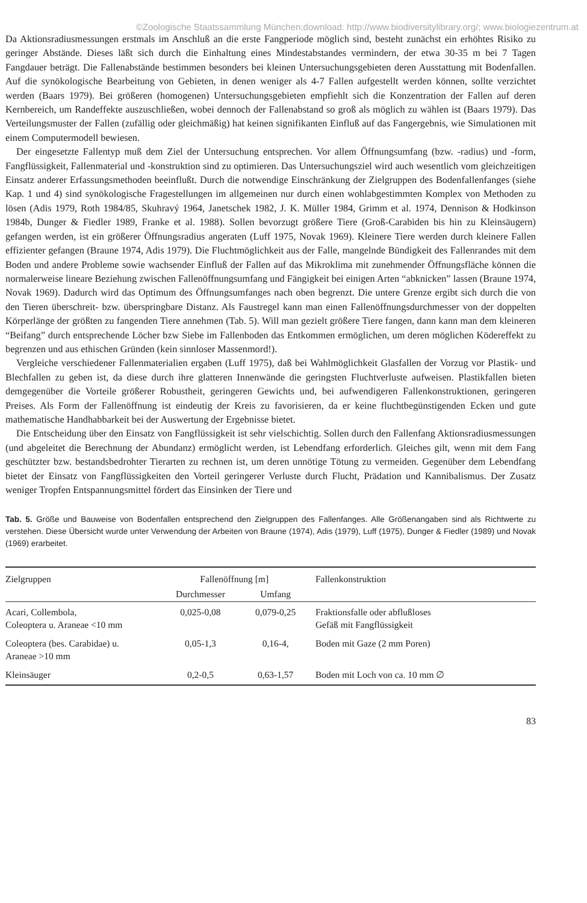©Zoologische Staatssammlung München;download: http://www.biodiversitylibrary.org/; www.biologiezentrum.at
Da Aktionsradiusmessungen erstmals im Anschluß an die erste Fangperiode möglich sind, besteht zunächst ein erhöhtes Risiko zu geringer Abstände. Dieses läßt sich durch die Einhaltung eines Mindestabstandes vermindern, der etwa 30-35 m bei 7 Tagen Fangdauer beträgt. Die Fallenabstände bestimmen besonders bei kleinen Untersuchungsgebieten deren Ausstattung mit Bodenfallen. Auf die synökologische Bearbeitung von Gebieten, in denen weniger als 4-7 Fallen aufgestellt werden können, sollte verzichtet werden (Baars 1979). Bei größeren (homogenen) Untersuchungsgebieten empfiehlt sich die Konzentration der Fallen auf deren Kernbereich, um Randeffekte auszuschließen, wobei dennoch der Fallenabstand so groß als möglich zu wählen ist (Baars 1979). Das Verteilungsmuster der Fallen (zufällig oder gleichmäßig) hat keinen signifikanten Einfluß auf das Fangergebnis, wie Simulationen mit einem Computermodell bewiesen.
Der eingesetzte Fallentyp muß dem Ziel der Untersuchung entsprechen. Vor allem Öffnungsumfang (bzw. -radius) und -form, Fangflüssigkeit, Fallenmaterial und -konstruktion sind zu optimieren. Das Untersuchungsziel wird auch wesentlich vom gleichzeitigen Einsatz anderer Erfassungsmethoden beeinflußt. Durch die notwendige Einschränkung der Zielgruppen des Bodenfallenfanges (siehe Kap. 1 und 4) sind synökologische Fragestellungen im allgemeinen nur durch einen wohlabgestimmten Komplex von Methoden zu lösen (Adis 1979, Roth 1984/85, Skuhravý 1964, Janetschek 1982, J. K. Müller 1984, Grimm et al. 1974, Dennison & Hodkinson 1984b, Dunger & Fiedler 1989, Franke et al. 1988). Sollen bevorzugt größere Tiere (Groß-Carabiden bis hin zu Kleinsäugern) gefangen werden, ist ein größerer Öffnungsradius angeraten (Luff 1975, Novak 1969). Kleinere Tiere werden durch kleinere Fallen effizienter gefangen (Braune 1974, Adis 1979). Die Fluchtmöglichkeit aus der Falle, mangelnde Bündigkeit des Fallenrandes mit dem Boden und andere Probleme sowie wachsender Einfluß der Fallen auf das Mikroklima mit zunehmender Öffnungsfläche können die normalerweise lineare Beziehung zwischen Fallenöffnungsumfang und Fängigkeit bei einigen Arten “abknicken” lassen (Braune 1974, Novak 1969). Dadurch wird das Optimum des Öffnungsumfanges nach oben begrenzt. Die untere Grenze ergibt sich durch die von den Tieren überschreit- bzw. überspringbare Distanz. Als Faustregel kann man einen Fallenöffnungsdurchmesser von der doppelten Körperlänge der größten zu fangenden Tiere annehmen (Tab. 5). Will man gezielt größere Tiere fangen, dann kann man dem kleineren “Beifang” durch entsprechende Löcher bzw Siebe im Fallenboden das Entkommen ermöglichen, um deren möglichen Ködereffekt zu begrenzen und aus ethischen Gründen (kein sinnloser Massenmord!).
Vergleiche verschiedener Fallenmaterialien ergaben (Luff 1975), daß bei Wahlmöglichkeit Glasfallen der Vorzug vor Plastik- und Blechfallen zu geben ist, da diese durch ihre glatteren Innenwände die geringsten Fluchtverluste aufweisen. Plastikfallen bieten demgegenüber die Vorteile größerer Robustheit, geringeren Gewichts und, bei aufwendigeren Fallenkonstruktionen, geringeren Preises. Als Form der Fallenöffnung ist eindeutig der Kreis zu favorisieren, da er keine fluchtbegünstigenden Ecken und gute mathematische Handhabbarkeit bei der Auswertung der Ergebnisse bietet.
Die Entscheidung über den Einsatz von Fangflüssigkeit ist sehr vielschichtig. Sollen durch den Fallenfang Aktionsradiusmessungen (und abgeleitet die Berechnung der Abundanz) ermöglicht werden, ist Lebendfang erforderlich. Gleiches gilt, wenn mit dem Fang geschützter bzw. bestandsbedrohter Tierarten zu rechnen ist, um deren unnötige Tötung zu vermeiden. Gegenüber dem Lebendfang bietet der Einsatz von Fangflüssigkeiten den Vorteil geringerer Verluste durch Flucht, Prädation und Kannibalismus. Der Zusatz weniger Tropfen Entspannungsmittel fördert das Einsinken der Tiere und
Tab. 5. Größe und Bauweise von Bodenfallen entsprechend den Zielgruppen des Fallenfanges. Alle Größenangaben sind als Richtwerte zu verstehen. Diese Übersicht wurde unter Verwendung der Arbeiten von Braune (1974), Adis (1979), Luff (1975), Dunger & Fiedler (1989) und Novak (1969) erarbeitet.
| Zielgruppen | Fallenöffnung [m] | | Fallenkonstruktion |
| --- | --- | --- | --- |
| | Durchmesser | Umfang | |
| Acari, Collembola, Coleoptera u. Araneae <10 mm | 0,025-0,08 | 0,079-0,25 | Fraktionsfalle oder abflußloses Gefäß mit Fangflüssigkeit |
| Coleoptera (bes. Carabidae) u. Araneae >10 mm | 0,05-1,3 | 0,16-4, | Boden mit Gaze (2 mm Poren) |
| Kleinsäuger | 0,2-0,5 | 0,63-1,57 | Boden mit Loch von ca. 10 mm ∅ |
83